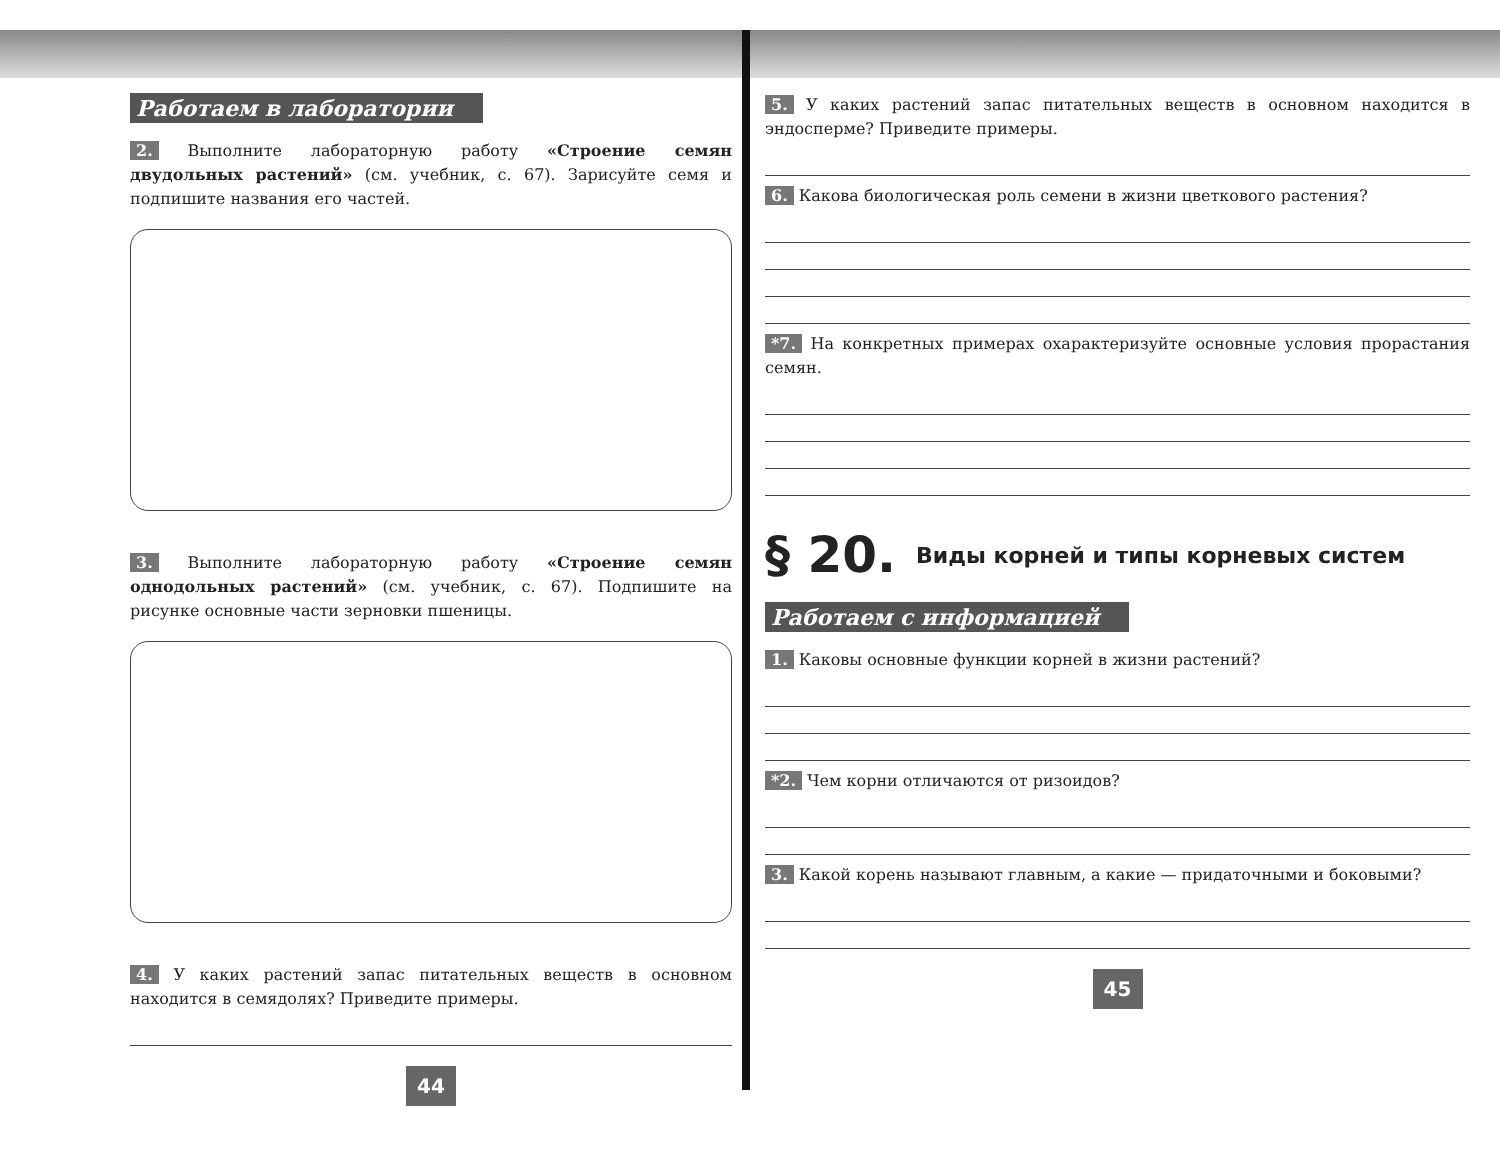Работаем в лаборатории
2. Выполните лабораторную работу «Строение семян двудольных растений» (см. учебник, с. 67). Зарисуйте семя и подпишите названия его частей.
3. Выполните лабораторную работу «Строение семян однодольных растений» (см. учебник, с. 67). Подпишите на рисунке основные части зерновки пшеницы.
4. У каких растений запас питательных веществ в основном находится в семядолях? Приведите примеры.
44
5. У каких растений запас питательных веществ в основном находится в эндосперме? Приведите примеры.
6. Какова биологическая роль семени в жизни цветкового растения?
*7. На конкретных примерах охарактеризуйте основные условия прорастания семян.
§ 20. Виды корней и типы корневых систем
Работаем с информацией
1. Каковы основные функции корней в жизни растений?
*2. Чем корни отличаются от ризоидов?
3. Какой корень называют главным, а какие — придаточными и боковыми?
45